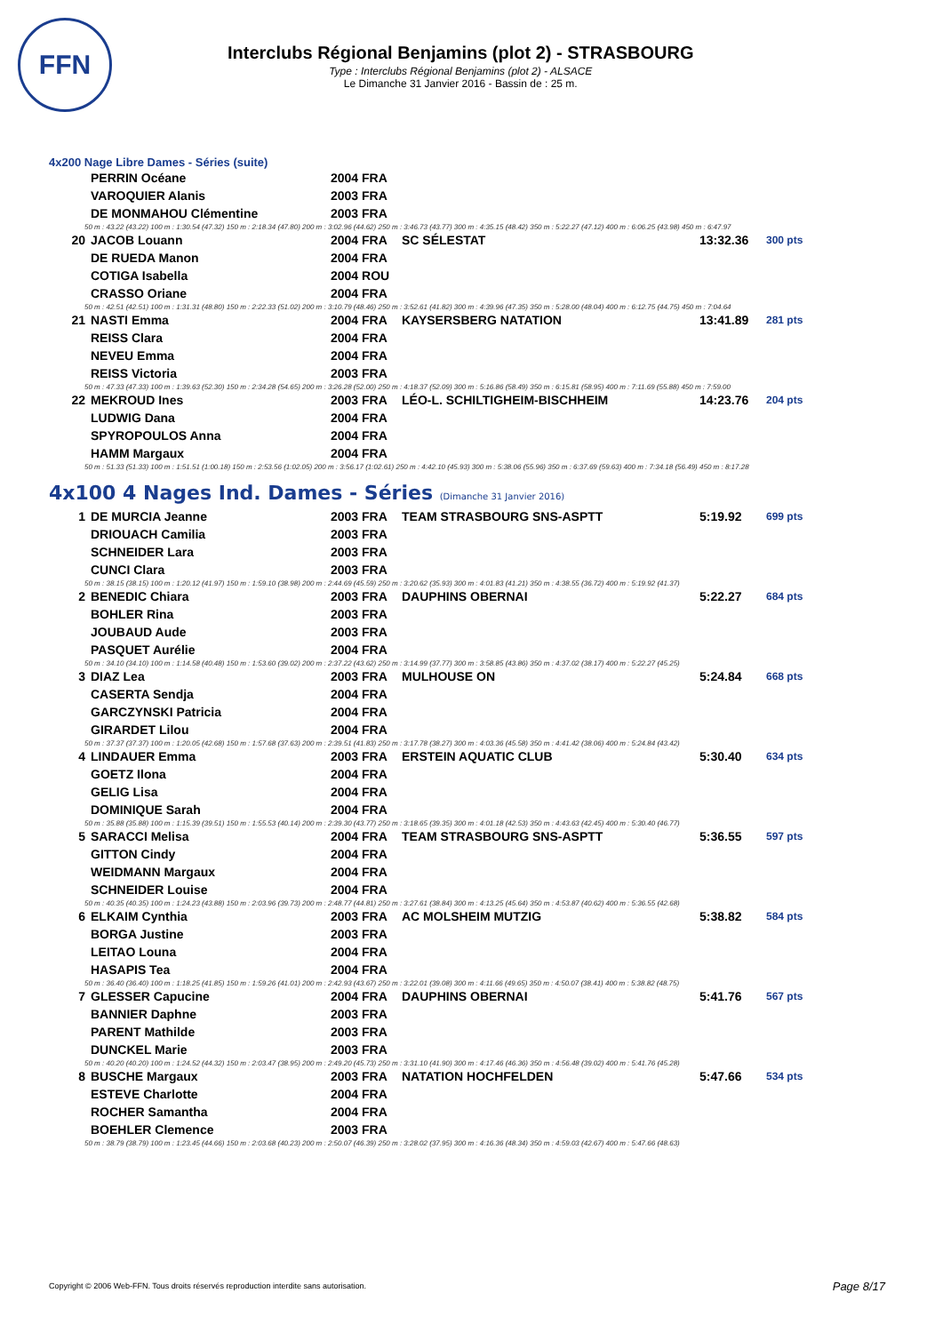FFN
Interclubs Régional Benjamins (plot 2) - STRASBOURG
Type : Interclubs Régional Benjamins (plot 2) - ALSACE
Le Dimanche 31 Janvier 2016 - Bassin de : 25 m.
4x200 Nage Libre Dames - Séries (suite)
| | PERRIN Océane | 2004 FRA | | | |
| | VAROQUIER Alanis | 2003 FRA | | | |
| | DE MONMAHOU Clémentine | 2003 FRA | | | |
| 50 m : 43.22 (43.22) 100 m : 1:30.54 (47.32) 150 m : 2:18.34 (47.80) 200 m : 3:02.96 (44.62) 250 m : 3:46.73 (43.77) 300 m : 4:35.15 (48.42) 350 m : 5:22.27 (47.12) 400 m : 6:06.25 (43.98) 450 m : 6:47.97 | | | | | |
| 20 | JACOB Louann | 2004 FRA | SC SÉLESTAT | 13:32.36 | 300 pts |
| | DE RUEDA Manon | 2004 FRA | | | |
| | COTIGA Isabella | 2004 ROU | | | |
| | CRASSO Oriane | 2004 FRA | | | |
| 50 m : 42.51 (42.51) 100 m : 1:31.31 (48.80) 150 m : 2:22.33 (51.02) 200 m : 3:10.79 (48.46) 250 m : 3:52.61 (41.82) 300 m : 4:39.96 (47.35) 350 m : 5:28.00 (48.04) 400 m : 6:12.75 (44.75) 450 m : 7:04.64 | | | | | |
| 21 | NASTI Emma | 2004 FRA | KAYSERSBERG NATATION | 13:41.89 | 281 pts |
| | REISS Clara | 2004 FRA | | | |
| | NEVEU Emma | 2004 FRA | | | |
| | REISS Victoria | 2003 FRA | | | |
| 50 m : 47.33 (47.33) 100 m : 1:39.63 (52.30) 150 m : 2:34.28 (54.65) 200 m : 3:26.28 (52.00) 250 m : 4:18.37 (52.09) 300 m : 5:16.86 (58.49) 350 m : 6:15.81 (58.95) 400 m : 7:11.69 (55.88) 450 m : 7:59.00 | | | | | |
| 22 | MEKROUD Ines | 2003 FRA | LÉO-L. SCHILTIGHEIM-BISCHHEIM | 14:23.76 | 204 pts |
| | LUDWIG Dana | 2004 FRA | | | |
| | SPYROPOULOS Anna | 2004 FRA | | | |
| | HAMM Margaux | 2004 FRA | | | |
| 50 m : 51.33 (51.33) 100 m : 1:51.51 (1:00.18) 150 m : 2:53.56 (1:02.05) 200 m : 3:56.17 (1:02.61) 250 m : 4:42.10 (45.93) 300 m : 5:38.06 (55.96) 350 m : 6:37.69 (59.63) 400 m : 7:34.18 (56.49) 450 m : 8:17.28 | | | | | |
4x100 4 Nages Ind. Dames - Séries (Dimanche 31 Janvier 2016)
| 1 | DE MURCIA Jeanne | 2003 FRA | TEAM STRASBOURG SNS-ASPTT | 5:19.92 | 699 pts |
| | DRIOUACH Camilia | 2003 FRA | | | |
| | SCHNEIDER Lara | 2003 FRA | | | |
| | CUNCI Clara | 2003 FRA | | | |
| 50 m : 38.15 (38.15) 100 m : 1:20.12 (41.97) 150 m : 1:59.10 (38.98) 200 m : 2:44.69 (45.59) 250 m : 3:20.62 (35.93) 300 m : 4:01.83 (41.21) 350 m : 4:38.55 (36.72) 400 m : 5:19.92 (41.37) | | | | | |
| 2 | BENEDIC Chiara | 2003 FRA | DAUPHINS OBERNAI | 5:22.27 | 684 pts |
| | BOHLER Rina | 2003 FRA | | | |
| | JOUBAUD Aude | 2003 FRA | | | |
| | PASQUET Aurélie | 2004 FRA | | | |
| 50 m : 34.10 (34.10) 100 m : 1:14.58 (40.48) 150 m : 1:53.60 (39.02) 200 m : 2:37.22 (43.62) 250 m : 3:14.99 (37.77) 300 m : 3:58.85 (43.86) 350 m : 4:37.02 (38.17) 400 m : 5:22.27 (45.25) | | | | | |
| 3 | DIAZ Lea | 2003 FRA | MULHOUSE ON | 5:24.84 | 668 pts |
| | CASERTA Sendja | 2004 FRA | | | |
| | GARCZYNSKI Patricia | 2004 FRA | | | |
| | GIRARDET Lilou | 2004 FRA | | | |
| 50 m : 37.37 (37.37) 100 m : 1:20.05 (42.68) 150 m : 1:57.68 (37.63) 200 m : 2:39.51 (41.83) 250 m : 3:17.78 (38.27) 300 m : 4:03.36 (45.58) 350 m : 4:41.42 (38.06) 400 m : 5:24.84 (43.42) | | | | | |
| 4 | LINDAUER Emma | 2003 FRA | ERSTEIN AQUATIC CLUB | 5:30.40 | 634 pts |
| | GOETZ Ilona | 2004 FRA | | | |
| | GELIG Lisa | 2004 FRA | | | |
| | DOMINIQUE Sarah | 2004 FRA | | | |
| 50 m : 35.88 (35.88) 100 m : 1:15.39 (39.51) 150 m : 1:55.53 (40.14) 200 m : 2:39.30 (43.77) 250 m : 3:18.65 (39.35) 300 m : 4:01.18 (42.53) 350 m : 4:43.63 (42.45) 400 m : 5:30.40 (46.77) | | | | | |
| 5 | SARACCI Melisa | 2004 FRA | TEAM STRASBOURG SNS-ASPTT | 5:36.55 | 597 pts |
| | GITTON Cindy | 2004 FRA | | | |
| | WEIDMANN Margaux | 2004 FRA | | | |
| | SCHNEIDER Louise | 2004 FRA | | | |
| 50 m : 40.35 (40.35) 100 m : 1:24.23 (43.88) 150 m : 2:03.96 (39.73) 200 m : 2:48.77 (44.81) 250 m : 3:27.61 (38.84) 300 m : 4:13.25 (45.64) 350 m : 4:53.87 (40.62) 400 m : 5:36.55 (42.68) | | | | | |
| 6 | ELKAIM Cynthia | 2003 FRA | AC MOLSHEIM MUTZIG | 5:38.82 | 584 pts |
| | BORGA Justine | 2003 FRA | | | |
| | LEITAO Louna | 2004 FRA | | | |
| | HASAPIS Tea | 2004 FRA | | | |
| 50 m : 36.40 (36.40) 100 m : 1:18.25 (41.85) 150 m : 1:59.26 (41.01) 200 m : 2:42.93 (43.67) 250 m : 3:22.01 (39.08) 300 m : 4:11.66 (49.65) 350 m : 4:50.07 (38.41) 400 m : 5:38.82 (48.75) | | | | | |
| 7 | GLESSER Capucine | 2004 FRA | DAUPHINS OBERNAI | 5:41.76 | 567 pts |
| | BANNIER Daphne | 2003 FRA | | | |
| | PARENT Mathilde | 2003 FRA | | | |
| | DUNCKEL Marie | 2003 FRA | | | |
| 50 m : 40.20 (40.20) 100 m : 1:24.52 (44.32) 150 m : 2:03.47 (38.95) 200 m : 2:49.20 (45.73) 250 m : 3:31.10 (41.90) 300 m : 4:17.46 (46.36) 350 m : 4:56.48 (39.02) 400 m : 5:41.76 (45.28) | | | | | |
| 8 | BUSCHE Margaux | 2003 FRA | NATATION HOCHFELDEN | 5:47.66 | 534 pts |
| | ESTEVE Charlotte | 2004 FRA | | | |
| | ROCHER Samantha | 2004 FRA | | | |
| | BOEHLER Clemence | 2003 FRA | | | |
| 50 m : 38.79 (38.79) 100 m : 1:23.45 (44.66) 150 m : 2:03.68 (40.23) 200 m : 2:50.07 (46.39) 250 m : 3:28.02 (37.95) 300 m : 4:16.36 (48.34) 350 m : 4:59.03 (42.67) 400 m : 5:47.66 (48.63) | | | | | |
Copyright © 2006 Web-FFN. Tous droits réservés reproduction interdite sans autorisation.
Page 8/17